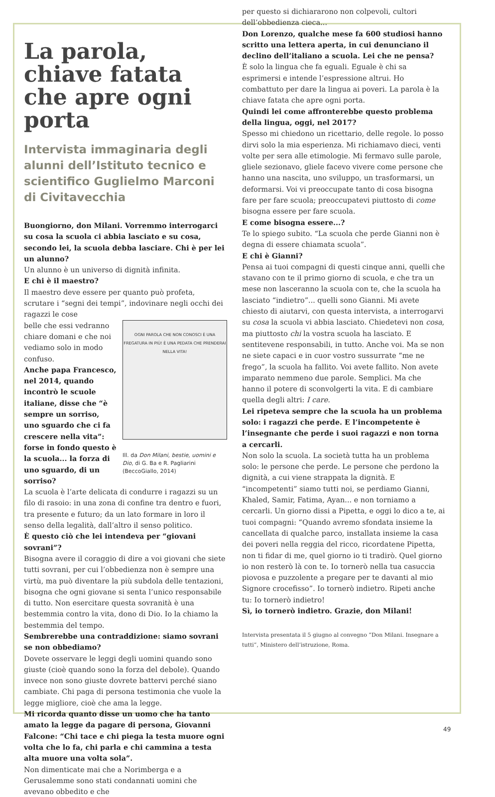La parola, chiave fatata che apre ogni porta
Intervista immaginaria degli alunni dell’Istituto tecnico e scientifico Guglielmo Marconi di Civitavecchia
Buongiorno, don Milani. Vorremmo interrogarci su cosa la scuola ci abbia lasciato e su cosa, secondo lei, la scuola debba lasciare. Chi è per lei un alunno?
Un alunno è un universo di dignità infinita.
E chi è il maestro?
Il maestro deve essere per quanto può profeta, scrutare i “segni dei tempi”, indovinare negli occhi dei ragazzi le cose
OGNI PAROLA CHE NON CONOSCI È UNA FREGATURA IN PIÙ! È UNA PEDATA CHE PRENDERAI NELLA VITA!
Ill. da Don Milani, bestie, uomini e Dio, di G. Ba e R. Pagliarini (BeccoGiallo, 2014)
belle che essi vedranno chiare domani e che noi vediamo solo in modo confuso.
Anche papa Francesco, nel 2014, quando incontrò le scuole italiane, disse che “è sempre un sorriso, uno sguardo che ci fa crescere nella vita”: forse in fondo questo è la scuola... la forza di uno sguardo, di un sorriso?
La scuola è l’arte delicata di condurre i ragazzi su un filo di rasoio: in una zona di confine tra dentro e fuori, tra presente e futuro; da un lato formare in loro il senso della legalità, dall’altro il senso politico.
È questo ciò che lei intendeva per “giovani sovrani”?
Bisogna avere il coraggio di dire a voi giovani che siete tutti sovrani, per cui l’obbedienza non è sempre una virtù, ma può diventare la più subdola delle tentazioni, bisogna che ogni giovane si senta l’unico responsabile di tutto. Non esercitare questa sovranità è una bestemmia contro la vita, dono di Dio. Io la chiamo la bestemmia del tempo.
Sembrerebbe una contraddizione: siamo sovrani se non obbediamo?
Dovete osservare le leggi degli uomini quando sono giuste (cioè quando sono la forza del debole). Quando invece non sono giuste dovrete battervi perché siano cambiate. Chi paga di persona testimonia che vuole la legge migliore, cioè che ama la legge.
Mi ricorda quanto disse un uomo che ha tanto amato la legge da pagare di persona, Giovanni Falcone: “Chi tace e chi piega la testa muore ogni volta che lo fa, chi parla e chi cammina a testa alta muore una volta sola”.
Non dimenticate mai che a Norimberga e a Gerusalemme sono stati condannati uomini che avevano obbedito e che
per questo si dichiararono non colpevoli, cultori dell’obbedienza cieca...
Don Lorenzo, qualche mese fa 600 studiosi hanno scritto una lettera aperta, in cui denunciano il declino dell’italiano a scuola. Lei che ne pensa?
È solo la lingua che fa eguali. Eguale è chi sa esprimersi e intende l’espressione altrui. Ho combattuto per dare la lingua ai poveri. La parola è la chiave fatata che apre ogni porta.
Quindi lei come affronterebbe questo problema della lingua, oggi, nel 2017?
Spesso mi chiedono un ricettario, delle regole. lo posso dirvi solo la mia esperienza. Mi richiamavo dieci, venti volte per sera alle etimologie. Mi fermavo sulle parole, gliele sezionavo, gliele facevo vivere come persone che hanno una nascita, uno sviluppo, un trasformarsi, un deformarsi. Voi vi preoccupate tanto di cosa bisogna fare per fare scuola; preoccupatevi piuttosto di come bisogna essere per fare scuola.
E come bisogna essere...?
Te lo spiego subito. “La scuola che perde Gianni non è degna di essere chiamata scuola”.
E chi è Gianni?
Pensa ai tuoi compagni di questi cinque anni, quelli che stavano con te il primo giorno di scuola, e che tra un mese non lasceranno la scuola con te, che la scuola ha lasciato “indietro”... quelli sono Gianni. Mi avete chiesto di aiutarvi, con questa intervista, a interrogarvi su cosa la scuola vi abbia lasciato. Chiedetevi non cosa, ma piuttosto chi la vostra scuola ha lasciato. E sentitevene responsabili, in tutto. Anche voi. Ma se non ne siete capaci e in cuor vostro sussurrate “me ne frego”, la scuola ha fallito. Voi avete fallito. Non avete imparato nemmeno due parole. Semplici. Ma che hanno il potere di sconvolgerti la vita. E di cambiare quella degli altri: I care.
Lei ripeteva sempre che la scuola ha un problema solo: i ragazzi che perde. E l’incompetente è l’insegnante che perde i suoi ragazzi e non torna a cercarli.
Non solo la scuola. La società tutta ha un problema solo: le persone che perde. Le persone che perdono la dignità, a cui viene strappata la dignità. E “incompetenti” siamo tutti noi, se perdiamo Gianni, Khaled, Samir, Fatima, Ayan... e non torniamo a cercarli. Un giorno dissi a Pipetta, e oggi lo dico a te, ai tuoi compagni: “Quando avremo sfondata insieme la cancellata di qualche parco, installata insieme la casa dei poveri nella reggia del ricco, ricordatene Pipetta, non ti fidar di me, quel giorno io ti tradirò. Quel giorno io non resterò là con te. Io tornerò nella tua casuccia piovosa e puzzolente a pregare per te davanti al mio Signore crocefisso”. Io tornerò indietro. Ripeti anche tu: Io tornerò indietro!
Sì, io tornerò indietro. Grazie, don Milani!
Intervista presentata il 5 giugno al convegno “Don Milani. Insegnare a tutti”, Ministero dell’istruzione, Roma.
49